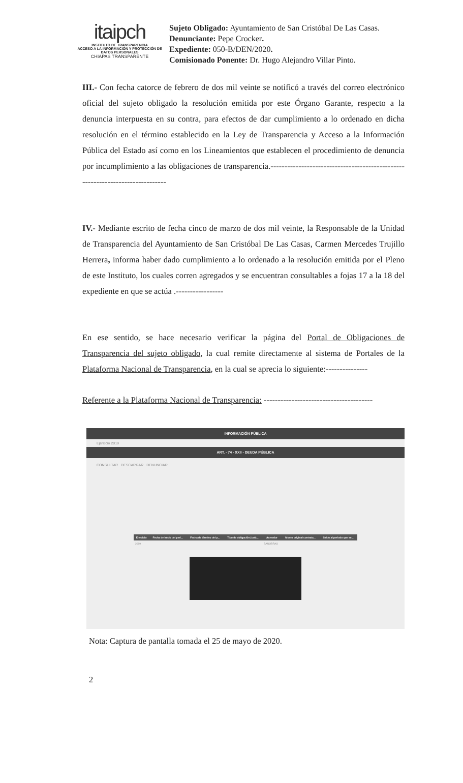itaipch
INSTITUTO DE TRANSPARENCIA
ACCESO A LA INFORMACIÓN Y PROTECCIÓN DE DATOS PERSONALES
CHIAPAS TRANSPARENTE
Sujeto Obligado: Ayuntamiento de San Cristóbal De Las Casas.
Denunciante: Pepe Crocker.
Expediente: 050-B/DEN/2020.
Comisionado Ponente: Dr. Hugo Alejandro Villar Pinto.
III.- Con fecha catorce de febrero de dos mil veinte se notificó a través del correo electrónico oficial del sujeto obligado la resolución emitida por este Órgano Garante, respecto a la denuncia interpuesta en su contra, para efectos de dar cumplimiento a lo ordenado en dicha resolución en el término establecido en la Ley de Transparencia y Acceso a la Información Pública del Estado así como en los Lineamientos que establecen el procedimiento de denuncia por incumplimiento a las obligaciones de transparencia.------------------------------------------------------------------------------
IV.- Mediante escrito de fecha cinco de marzo de dos mil veinte, la Responsable de la Unidad de Transparencia del Ayuntamiento de San Cristóbal De Las Casas, Carmen Mercedes Trujillo Herrera, informa haber dado cumplimiento a lo ordenado a la resolución emitida por el Pleno de este Instituto, los cuales corren agregados y se encuentran consultables a fojas 17 a la 18 del expediente en que se actúa .-----------------
En ese sentido, se hace necesario verificar la página del Portal de Obligaciones de Transparencia del sujeto obligado, la cual remite directamente al sistema de Portales de la Plataforma Nacional de Transparencia, en la cual se aprecia lo siguiente:---------------
Referente a la Plataforma Nacional de Transparencia: ---------------------------------------
INFORMACIÓN PÚBLICA
Ejercicio 2019
ART. - 74 - XXII - DEUDA PÚBLICA
CONSULTAR DESCARGAR DENUNCIAR
| Ejercicio | Fecha de inicio del peri... | Fecha de término del p... | Tipo de obligación (catá... | Acreedor | Monto original contrata... | Saldo al periodo que se... |
| --- | --- | --- | --- | --- | --- | --- |
| 2019 | | | | BANOBRAS | | |
Nota: Captura de pantalla tomada el 25 de mayo de 2020.
2